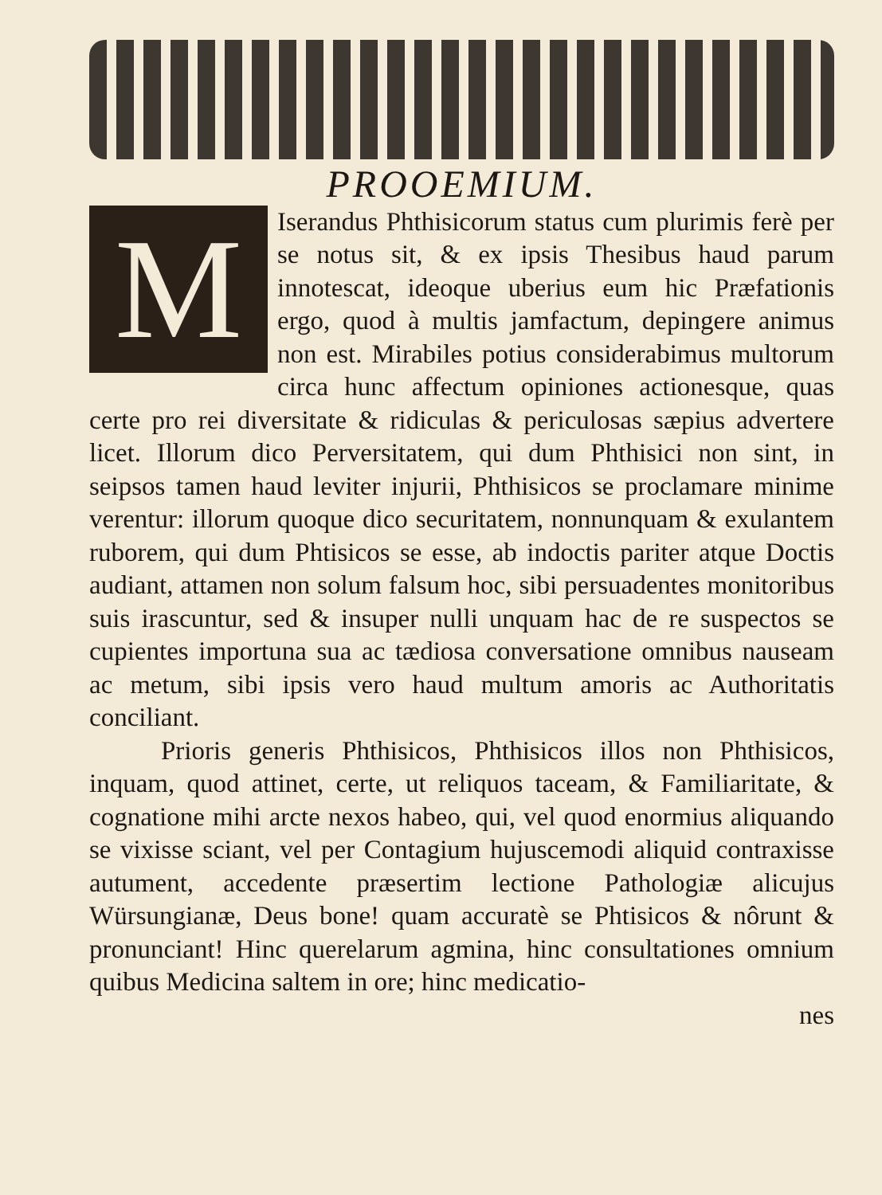PROOEMIUM.
MIserandus Phthisicorum status cum plurimis ferè per se notus sit, & ex ipsis Thesibus haud parum innotescat, ideoque uberius eum hic Præfationis ergo, quod à multis jamfactum, depingere animus non est. Mirabiles potius considerabimus multorum circa hunc affectum opiniones actionesque, quas certe pro rei diversitate & ridiculas & periculosas sæpius advertere licet. Illorum dico Perversitatem, qui dum Phthisici non sint, in seipsos tamen haud leviter injurii, Phthisicos se proclamare minime verentur: illorum quoque dico securitatem, nonnunquam & exulantem ruborem, qui dum Phtisicos se esse, ab indoctis pariter atque Doctis audiant, attamen non solum falsum hoc, sibi persuadentes monitoribus suis irascuntur, sed & insuper nulli unquam hac de re suspectos se cupientes importuna sua ac tædiosa conversatione omnibus nauseam ac metum, sibi ipsis vero haud multum amoris ac Authoritatis conciliant.
Prioris generis Phthisicos, Phthisicos illos non Phthisicos, inquam, quod attinet, certe, ut reliquos taceam, & Familiaritate, & cognatione mihi arcte nexos habeo, qui, vel quod enormius aliquando se vixisse sciant, vel per Contagium hujuscemodi aliquid contraxisse autument, accedente præsertim lectione Pathologiæ alicujus Würsungianæ, Deus bone! quam accuratè se Phtisicos & nôrunt & pronunciant! Hinc querelarum agmina, hinc consultationes omnium quibus Medicina saltem in ore; hinc medicatio-
nes